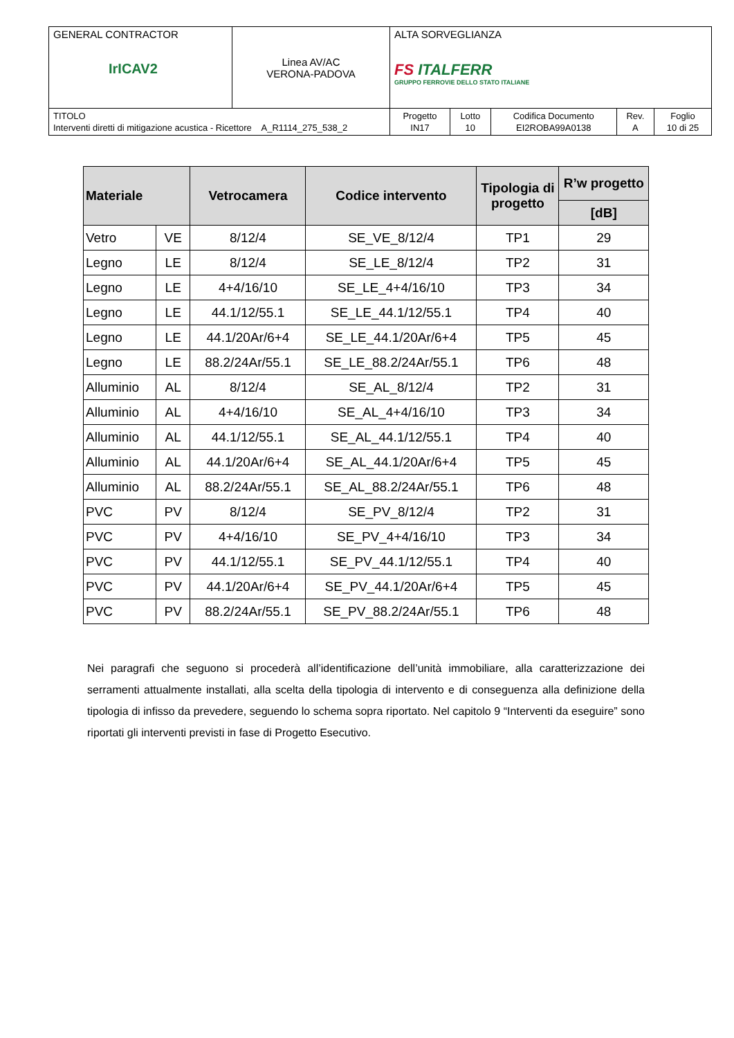| GENERAL CONTRACTOR IrICAV2 | Linea AV/AC VERONA-PADOVA | ALTA SORVEGLIANZA FS ITALFERR GRUPPO FERROVIE DELLO STATO ITALIANE | | | | |
| TITOLO Interventi diretti di mitigazione acustica - Ricettore A_R1114_275_538_2 | | Progetto IN17 | Lotto 10 | Codifica Documento EI2ROBA99A0138 | Rev. A | Foglio 10 di 25 |
| Materiale | | Vetrocamera | Codice intervento | Tipologia di progetto | R’w progetto |
| --- | --- | --- | --- | --- | --- |
| | | | | | [dB] |
| Vetro | VE | 8/12/4 | SE_VE_8/12/4 | TP1 | 29 |
| Legno | LE | 8/12/4 | SE_LE_8/12/4 | TP2 | 31 |
| Legno | LE | 4+4/16/10 | SE_LE_4+4/16/10 | TP3 | 34 |
| Legno | LE | 44.1/12/55.1 | SE_LE_44.1/12/55.1 | TP4 | 40 |
| Legno | LE | 44.1/20Ar/6+4 | SE_LE_44.1/20Ar/6+4 | TP5 | 45 |
| Legno | LE | 88.2/24Ar/55.1 | SE_LE_88.2/24Ar/55.1 | TP6 | 48 |
| Alluminio | AL | 8/12/4 | SE_AL_8/12/4 | TP2 | 31 |
| Alluminio | AL | 4+4/16/10 | SE_AL_4+4/16/10 | TP3 | 34 |
| Alluminio | AL | 44.1/12/55.1 | SE_AL_44.1/12/55.1 | TP4 | 40 |
| Alluminio | AL | 44.1/20Ar/6+4 | SE_AL_44.1/20Ar/6+4 | TP5 | 45 |
| Alluminio | AL | 88.2/24Ar/55.1 | SE_AL_88.2/24Ar/55.1 | TP6 | 48 |
| PVC | PV | 8/12/4 | SE_PV_8/12/4 | TP2 | 31 |
| PVC | PV | 4+4/16/10 | SE_PV_4+4/16/10 | TP3 | 34 |
| PVC | PV | 44.1/12/55.1 | SE_PV_44.1/12/55.1 | TP4 | 40 |
| PVC | PV | 44.1/20Ar/6+4 | SE_PV_44.1/20Ar/6+4 | TP5 | 45 |
| PVC | PV | 88.2/24Ar/55.1 | SE_PV_88.2/24Ar/55.1 | TP6 | 48 |
Nei paragrafi che seguono si procederà all’identificazione dell’unità immobiliare, alla caratterizzazione dei serramenti attualmente installati, alla scelta della tipologia di intervento e di conseguenza alla definizione della tipologia di infisso da prevedere, seguendo lo schema sopra riportato. Nel capitolo 9 “Interventi da eseguire” sono riportati gli interventi previsti in fase di Progetto Esecutivo.